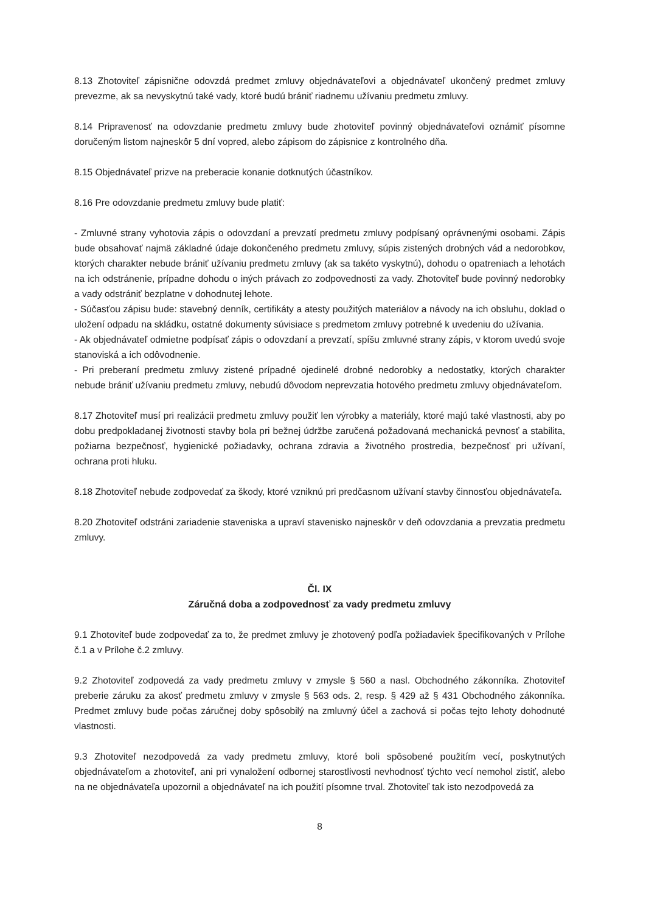8.13 Zhotoviteľ zápisnične odovzdá predmet zmluvy objednávateľovi a objednávateľ ukončený predmet zmluvy prevezme, ak sa nevyskytnú také vady, ktoré budú brániť riadnemu užívaniu predmetu zmluvy.
8.14 Pripravenosť na odovzdanie predmetu zmluvy bude zhotoviteľ povinný objednávateľovi oznámiť písomne doručeným listom najneskôr 5 dní vopred, alebo zápisom do zápisnice z kontrolného dňa.
8.15 Objednávateľ prizve na preberacie konanie dotknutých účastníkov.
8.16 Pre odovzdanie predmetu zmluvy bude platiť:
- Zmluvné strany vyhotovia zápis o odovzdaní a prevzatí predmetu zmluvy podpísaný oprávnenými osobami. Zápis bude obsahovať najmä základné údaje dokončeného predmetu zmluvy, súpis zistených drobných vád a nedorobkov, ktorých charakter nebude brániť užívaniu predmetu zmluvy (ak sa takéto vyskytnú), dohodu o opatreniach a lehotách na ich odstránenie, prípadne dohodu o iných právach zo zodpovednosti za vady. Zhotoviteľ bude povinný nedorobky a vady odstrániť bezplatne v dohodnutej lehote.
- Súčasťou zápisu bude: stavebný denník, certifikáty a atesty použitých materiálov a návody na ich obsluhu, doklad o uložení odpadu na skládku, ostatné dokumenty súvisiace s predmetom zmluvy potrebné k uvedeniu do užívania.
- Ak objednávateľ odmietne podpísať zápis o odovzdaní a prevzatí, spíšu zmluvné strany zápis, v ktorom uvedú svoje stanoviská a ich odôvodnenie.
- Pri preberaní predmetu zmluvy zistené prípadné ojedinelé drobné nedorobky a nedostatky, ktorých charakter nebude brániť užívaniu predmetu zmluvy, nebudú dôvodom neprevzatia hotového predmetu zmluvy objednávateľom.
8.17 Zhotoviteľ musí pri realizácii predmetu zmluvy použiť len výrobky a materiály, ktoré majú také vlastnosti, aby po dobu predpokladanej životnosti stavby bola pri bežnej údržbe zaručená požadovaná mechanická pevnosť a stabilita, požiarna bezpečnosť, hygienické požiadavky, ochrana zdravia a životného prostredia, bezpečnosť pri užívaní, ochrana proti hluku.
8.18 Zhotoviteľ nebude zodpovedať za škody, ktoré vzniknú pri predčasnom užívaní stavby činnosťou objednávateľa.
8.20 Zhotoviteľ odstráni zariadenie staveniska a upraví stavenisko najneskôr v deň odovzdania a prevzatia predmetu zmluvy.
Čl. IX
Záručná doba a zodpovednosť za vady predmetu zmluvy
9.1 Zhotoviteľ bude zodpovedať za to, že predmet zmluvy je zhotovený podľa požiadaviek špecifikovaných v Prílohe č.1 a v Prílohe č.2 zmluvy.
9.2 Zhotoviteľ zodpovedá za vady predmetu zmluvy v zmysle § 560 a nasl. Obchodného zákonníka. Zhotoviteľ preberie záruku za akosť predmetu zmluvy v zmysle § 563 ods. 2, resp. § 429 až § 431 Obchodného zákonníka. Predmet zmluvy bude počas záručnej doby spôsobilý na zmluvný účel a zachová si počas tejto lehoty dohodnuté vlastnosti.
9.3 Zhotoviteľ nezodpovedá za vady predmetu zmluvy, ktoré boli spôsobené použitím vecí, poskytnutých objednávateľom a zhotoviteľ, ani pri vynaložení odbornej starostlivosti nevhodnosť týchto vecí nemohol zistiť, alebo na ne objednávateľa upozornil a objednávateľ na ich použití písomne trval. Zhotoviteľ tak isto nezodpovedá za
8